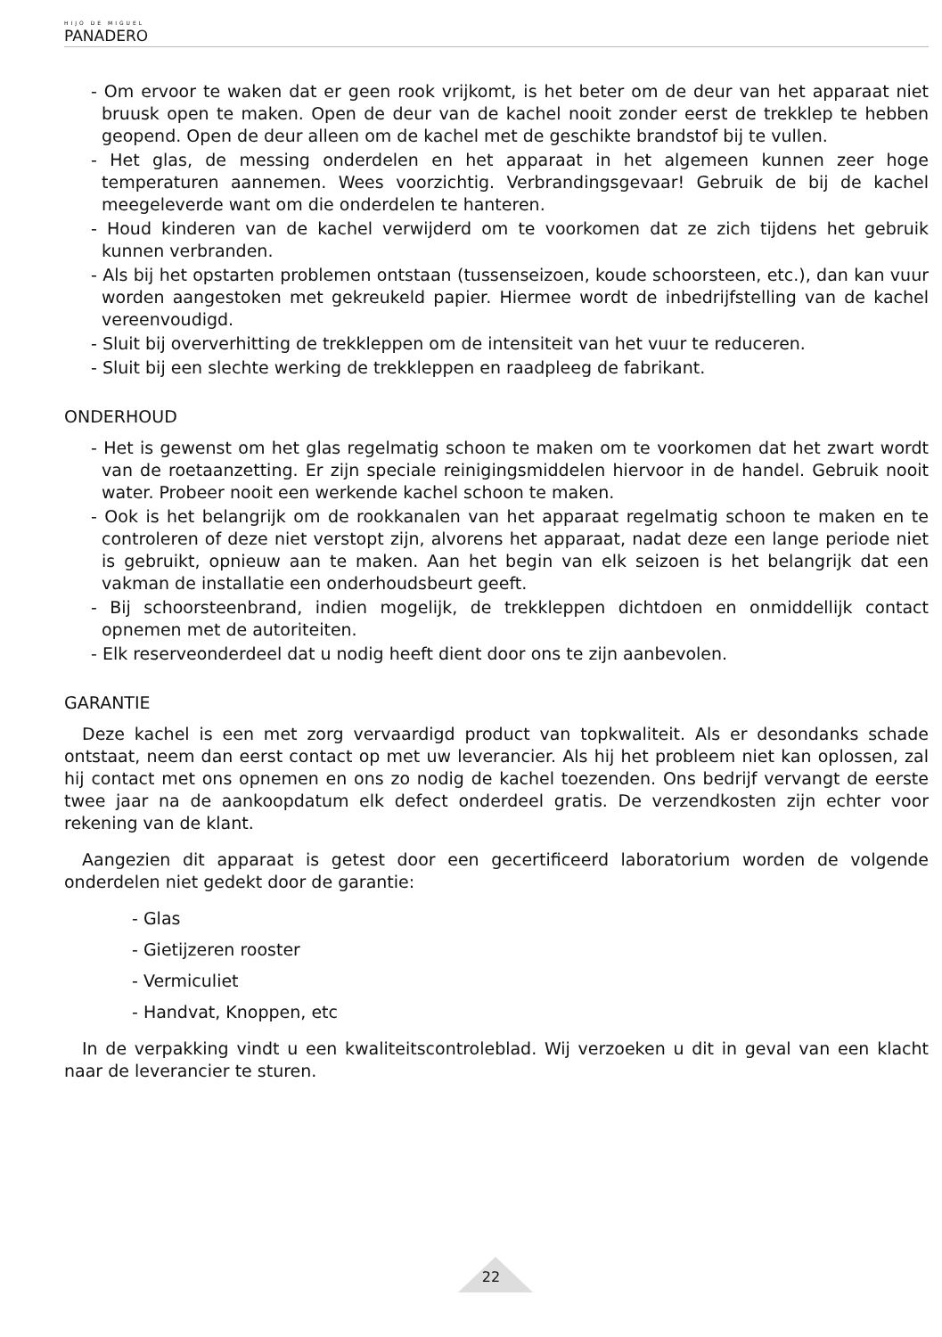HIJO DE MIGUEL
PANADERO
- Om ervoor te waken dat er geen rook vrijkomt, is het beter om de deur van het apparaat niet bruusk open te maken. Open de deur van de kachel nooit zonder eerst de trekklep te hebben geopend. Open de deur alleen om de kachel met de geschikte brandstof bij te vullen.
- Het glas, de messing onderdelen en het apparaat in het algemeen kunnen zeer hoge temperaturen aannemen. Wees voorzichtig. Verbrandingsgevaar! Gebruik de bij de kachel meegeleverde want om die onderdelen te hanteren.
- Houd kinderen van de kachel verwijderd om te voorkomen dat ze zich tijdens het gebruik kunnen verbranden.
- Als bij het opstarten problemen ontstaan (tussenseizoen, koude schoorsteen, etc.), dan kan vuur worden aangestoken met gekreukeld papier. Hiermee wordt de inbedrijfstelling van de kachel vereenvoudigd.
- Sluit bij oververhitting de trekkleppen om de intensiteit van het vuur te reduceren.
- Sluit bij een slechte werking de trekkleppen en raadpleeg de fabrikant.
ONDERHOUD
- Het is gewenst om het glas regelmatig schoon te maken om te voorkomen dat het zwart wordt van de roetaanzetting. Er zijn speciale reinigingsmiddelen hiervoor in de handel. Gebruik nooit water. Probeer nooit een werkende kachel schoon te maken.
- Ook is het belangrijk om de rookkanalen van het apparaat regelmatig schoon te maken en te controleren of deze niet verstopt zijn, alvorens het apparaat, nadat deze een lange periode niet is gebruikt, opnieuw aan te maken. Aan het begin van elk seizoen is het belangrijk dat een vakman de installatie een onderhoudsbeurt geeft.
- Bij schoorsteenbrand, indien mogelijk, de trekkleppen dichtdoen en onmiddellijk contact opnemen met de autoriteiten.
- Elk reserveonderdeel dat u nodig heeft dient door ons te zijn aanbevolen.
GARANTIE
Deze kachel is een met zorg vervaardigd product van topkwaliteit. Als er desondanks schade ontstaat, neem dan eerst contact op met uw leverancier. Als hij het probleem niet kan oplossen, zal hij contact met ons opnemen en ons zo nodig de kachel toezenden. Ons bedrijf vervangt de eerste twee jaar na de aankoopdatum elk defect onderdeel gratis. De verzendkosten zijn echter voor rekening van de klant.
Aangezien dit apparaat is getest door een gecertificeerd laboratorium worden de volgende onderdelen niet gedekt door de garantie:
- Glas
- Gietijzeren rooster
- Vermiculiet
- Handvat, Knoppen, etc
In de verpakking vindt u een kwaliteitscontroleblad. Wij verzoeken u dit in geval van een klacht naar de leverancier te sturen.
22